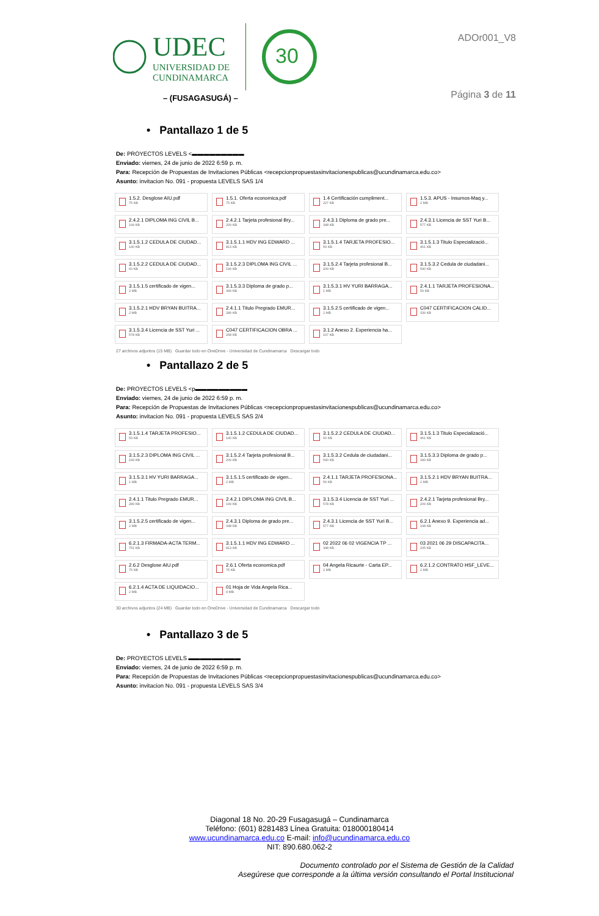UDEC
UNIVERSIDAD DE
CUNDINAMARCA
30
– (FUSAGASUGÁ) –
ADOr001_V8
Página 3 de 11
• Pantallazo 1 de 5
De: PROYECTOS LEVELS <▬▬▬▬▬▬▬▬▬
Enviado: viernes, 24 de junio de 2022 6:59 p. m.
Para: Recepción de Propuestas de Invitaciones Públicas <recepcionpropuestasinvitacionespublicas@ucundinamarca.edu.co>
Asunto: invitacion No. 091 - propuesta LEVELS SAS 1/4
1.5.2. Desglose AIU.pdf
75 KB
1.5.1. Oferta economica.pdf
75 KB
1.4 Certificación cumpliment...
227 KB
1.5.3. APUS - Insumos-Maq y...
2 MB
2.4.2.1 DIPLOMA ING CIVIL B...
199 KB
2.4.2.1 Tarjeta profesional Bry...
209 KB
2.4.3.1 Diploma de grado pre...
348 KB
2.4.3.1 Licencia de SST Yuri B...
577 KB
3.1.5.1.2 CEDULA DE CIUDAD...
140 KB
3.1.5.1.1 HDV ING EDWARD ...
813 KB
3.1.5.1.4 TARJETA PROFESIO...
59 KB
3.1.5.1.3 Titulo Especializació...
461 KB
3.1.5.2.2 CEDULA DE CIUDAD...
60 KB
3.1.5.2.3 DIPLOMA ING CIVIL ...
199 KB
3.1.5.2.4 Tarjeta profesional B...
209 KB
3.1.5.3.2 Cedula de ciudadani...
540 KB
3.1.5.1.5 certificado de vigen...
2 MB
3.1.5.3.3 Diploma de grado p...
349 KB
3.1.5.3.1 HV YURI BARRAGA...
1 MB
2.4.1.1 TARJETA PROFESIONA...
59 KB
3.1.5.2.1 HDV BRYAN BUITRA...
2 MB
2.4.1.1 Titulo Pregrado EMUR...
289 KB
3.1.5.2.5 certificado de vigen...
2 MB
C047 CERTIFICACION CALID...
339 KB
3.1.5.3.4 Licencia de SST Yuri ...
578 KB
C047 CERTIFICACION OBRA ...
268 KB
3.1.2 Anexo 2. Experiencia ha...
197 KB
27 archivos adjuntos (15 MB) Guardar todo en OneDrive - Universidad de Cundinamarca Descargar todo
• Pantallazo 2 de 5
De: PROYECTOS LEVELS <p▬▬▬▬▬▬▬▬▬
Enviado: viernes, 24 de junio de 2022 6:59 p. m.
Para: Recepción de Propuestas de Invitaciones Públicas <recepcionpropuestasinvitacionespublicas@ucundinamarca.edu.co>
Asunto: invitacion No. 091 - propuesta LEVELS SAS 2/4
3.1.5.1.4 TARJETA PROFESIO...
59 KB
3.1.5.1.2 CEDULA DE CIUDAD...
140 KB
3.1.5.2.2 CEDULA DE CIUDAD...
60 KB
3.1.5.1.3 Titulo Especializació...
461 KB
3.1.5.2.3 DIPLOMA ING CIVIL ...
199 KB
3.1.5.2.4 Tarjeta profesional B...
209 KB
3.1.5.3.2 Cedula de ciudadani...
540 KB
3.1.5.3.3 Diploma de grado p...
349 KB
3.1.5.3.1 HV YURI BARRAGA...
1 MB
3.1.5.1.5 certificado de vigen...
2 MB
2.4.1.1 TARJETA PROFESIONA...
59 KB
3.1.5.2.1 HDV BRYAN BUITRA...
2 MB
2.4.1.1 Titulo Pregrado EMUR...
289 KB
2.4.2.1 DIPLOMA ING CIVIL B...
199 KB
3.1.5.3.4 Licencia de SST Yuri ...
578 KB
2.4.2.1 Tarjeta profesional Bry...
209 KB
3.1.5.2.5 certificado de vigen...
2 MB
2.4.3.1 Diploma de grado pre...
348 KB
2.4.3.1 Licencia de SST Yuri B...
577 KB
6.2.1 Anexo 9. Experiencia ad...
198 KB
6.2.1.3 FIRMADA-ACTA TERM...
751 KB
3.1.5.1.1 HDV ING EDWARD ...
813 KB
02 2022 06 02 VIGENCIA TP ...
348 KB
03 2021 06 29 DISCAPACITA...
205 KB
2.6.2 Desglose AIU.pdf
75 KB
2.6.1 Oferta economica.pdf
75 KB
04 Angela Ricaurte - Carta EP...
2 MB
6.2.1.2 CONTRATO HSF_LEVE...
2 MB
6.2.1.4 ACTA DE LIQUIDACIO...
2 MB
01 Hoja de Vida Angela Rica...
4 MB
30 archivos adjuntos (24 MB) Guardar todo en OneDrive - Universidad de Cundinamarca Descargar todo
• Pantallazo 3 de 5
De: PROYECTOS LEVELS ▬▬▬▬▬▬▬▬▬
Enviado: viernes, 24 de junio de 2022 6:59 p. m.
Para: Recepción de Propuestas de Invitaciones Públicas <recepcionpropuestasinvitacionespublicas@ucundinamarca.edu.co>
Asunto: invitacion No. 091 - propuesta LEVELS SAS 3/4
Diagonal 18 No. 20-29 Fusagasugá – Cundinamarca
Teléfono: (601) 8281483 Línea Gratuita: 018000180414
www.ucundinamarca.edu.co E-mail: info@ucundinamarca.edu.co
NIT: 890.680.062-2
Documento controlado por el Sistema de Gestión de la Calidad
Asegúrese que corresponde a la última versión consultando el Portal Institucional